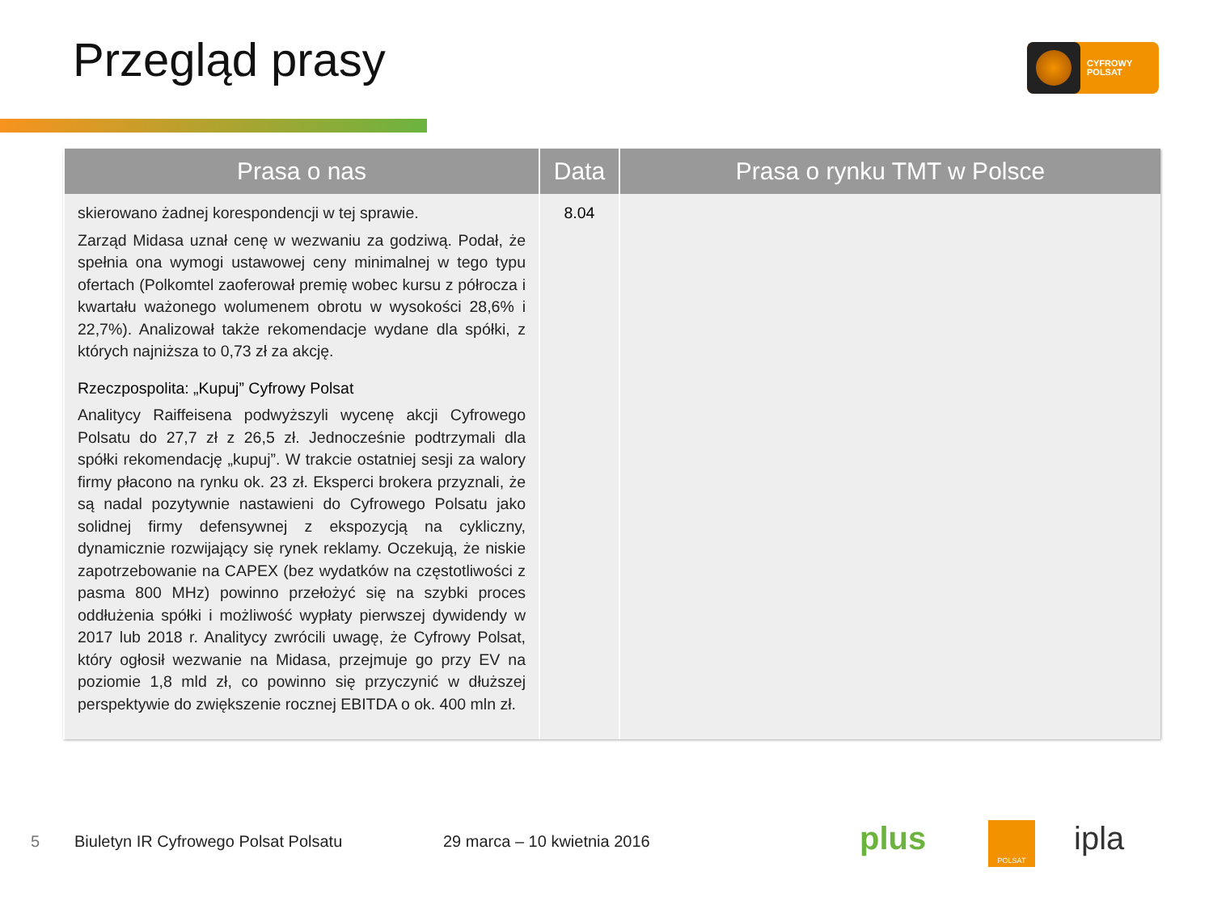Przegląd prasy
CYFROWY
POLSAT
| Prasa o nas | Data | Prasa o rynku TMT w Polsce |
| --- | --- | --- |
| skierowano żadnej korespondencji w tej sprawie. Zarząd Midasa uznał cenę w wezwaniu za godziwą. Podał, że spełnia ona wymogi ustawowej ceny minimalnej w tego typu ofertach (Polkomtel zaoferował premię wobec kursu z półrocza i kwartału ważonego wolumenem obrotu w wysokości 28,6% i 22,7%). Analizował także rekomendacje wydane dla spółki, z których najniższa to 0,73 zł za akcję. Rzeczpospolita: „Kupuj” Cyfrowy Polsat Analitycy Raiffeisena podwyższyli wycenę akcji Cyfrowego Polsatu do 27,7 zł z 26,5 zł. Jednocześnie podtrzymali dla spółki rekomendację „kupuj”. W trakcie ostatniej sesji za walory firmy płacono na rynku ok. 23 zł. Eksperci brokera przyznali, że są nadal pozytywnie nastawieni do Cyfrowego Polsatu jako solidnej firmy defensywnej z ekspozycją na cykliczny, dynamicznie rozwijający się rynek reklamy. Oczekują, że niskie zapotrzebowanie na CAPEX (bez wydatków na częstotliwości z pasma 800 MHz) powinno przełożyć się na szybki proces oddłużenia spółki i możliwość wypłaty pierwszej dywidendy w 2017 lub 2018 r. Analitycy zwrócili uwagę, że Cyfrowy Polsat, który ogłosił wezwanie na Midasa, przejmuje go przy EV na poziomie 1,8 mld zł, co powinno się przyczynić w dłuższej perspektywie do zwiększenie rocznej EBITDA o ok. 400 mln zł. | 8.04 | |
5
Biuletyn IR Cyfrowego Polsat Polsatu
29 marca – 10 kwietnia 2016 plus POLSAT ipla